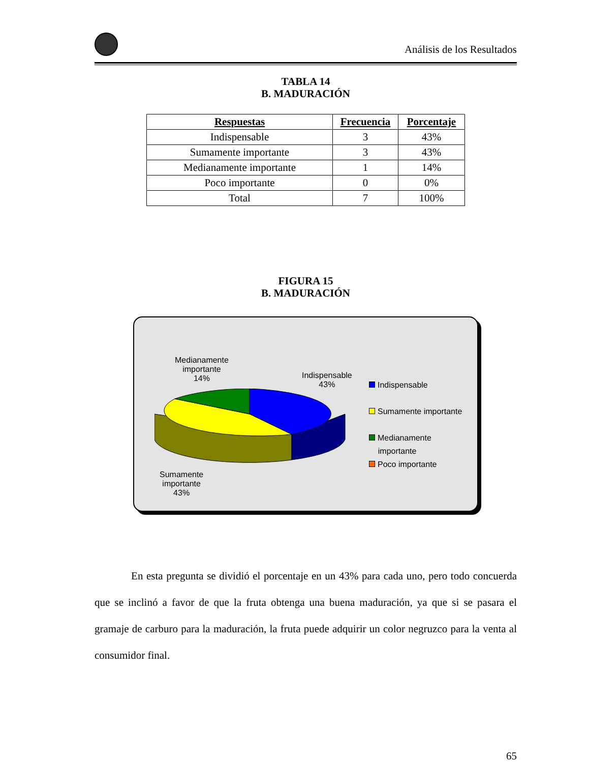Análisis de los Resultados
TABLA 14
B. MADURACIÓN
| Respuestas | Frecuencia | Porcentaje |
| --- | --- | --- |
| Indispensable | 3 | 43% |
| Sumamente importante | 3 | 43% |
| Medianamente importante | 1 | 14% |
| Poco importante | 0 | 0% |
| Total | 7 | 100% |
FIGURA 15
B. MADURACIÓN
Medianamente
importante
14%
Indispensable
43%
Sumamente
importante
43%
Indispensable
Sumamente importante
Medianamente
importante
Poco importante
En esta pregunta se dividió el porcentaje en un 43% para cada uno, pero todo concuerda que se inclinó a favor de que la fruta obtenga una buena maduración, ya que si se pasara el gramaje de carburo para la maduración, la fruta puede adquirir un color negruzco para la venta al consumidor final.
65